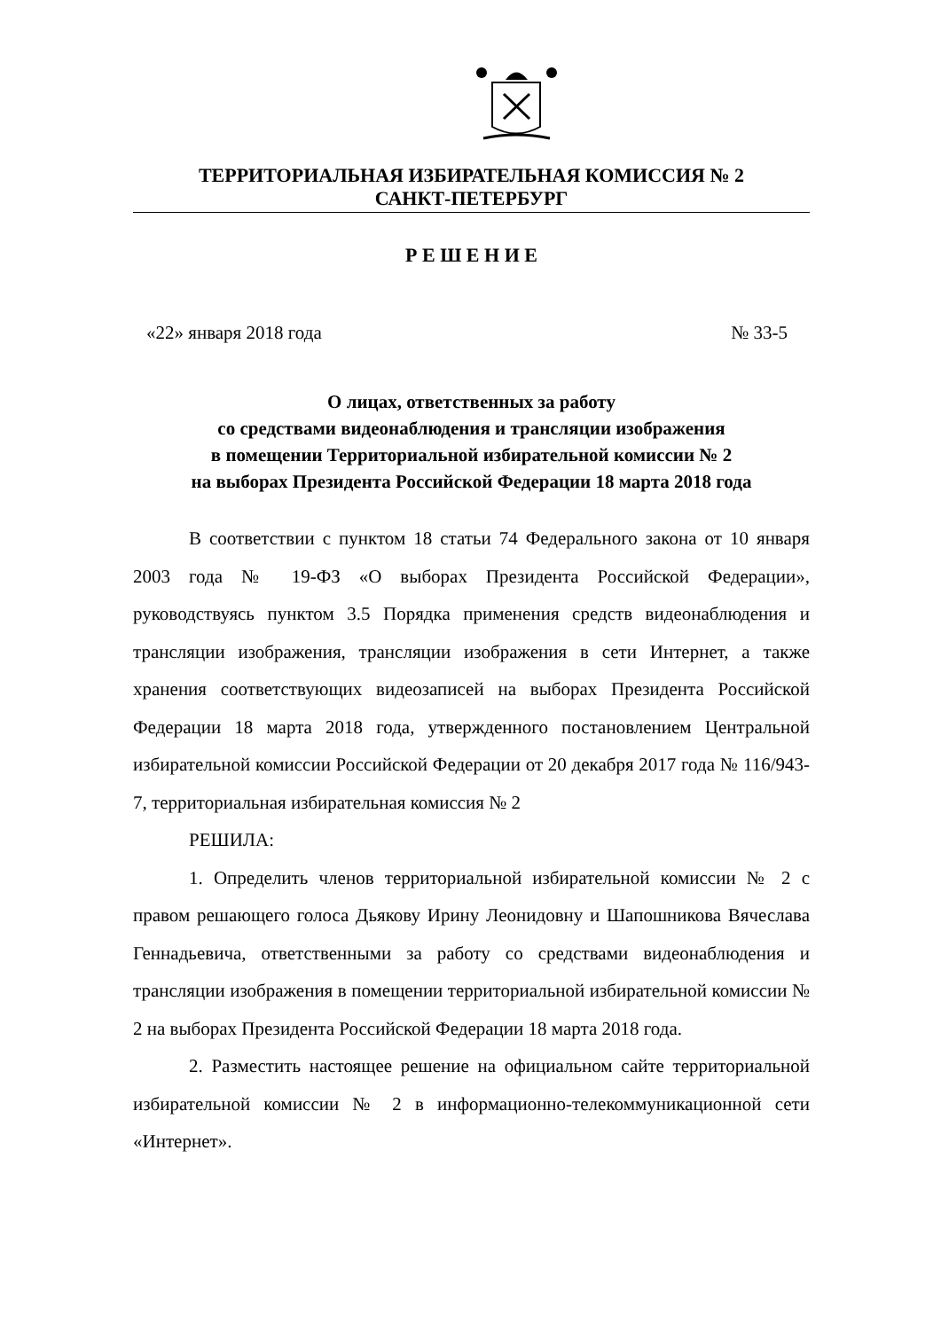ТЕРРИТОРИАЛЬНАЯ ИЗБИРАТЕЛЬНАЯ КОМИССИЯ № 2
САНКТ-ПЕТЕРБУРГ
Р Е Ш Е Н И Е
«22» января 2018 года № 33-5
О лицах, ответственных за работу
со средствами видеонаблюдения и трансляции изображения
в помещении Территориальной избирательной комиссии № 2
на выборах Президента Российской Федерации 18 марта 2018 года
В соответствии с пунктом 18 статьи 74 Федерального закона от 10 января 2003 года № 19-ФЗ «О выборах Президента Российской Федерации», руководствуясь пунктом 3.5 Порядка применения средств видеонаблюдения и трансляции изображения, трансляции изображения в сети Интернет, а также хранения соответствующих видеозаписей на выборах Президента Российской Федерации 18 марта 2018 года, утвержденного постановлением Центральной избирательной комиссии Российской Федерации от 20 декабря 2017 года № 116/943-7, территориальная избирательная комиссия № 2
РЕШИЛА:
1. Определить членов территориальной избирательной комиссии № 2 с правом решающего голоса Дьякову Ирину Леонидовну и Шапошникова Вячеслава Геннадьевича, ответственными за работу со средствами видеонаблюдения и трансляции изображения в помещении территориальной избирательной комиссии № 2 на выборах Президента Российской Федерации 18 марта 2018 года.
2. Разместить настоящее решение на официальном сайте территориальной избирательной комиссии № 2 в информационно-телекоммуникационной сети «Интернет».